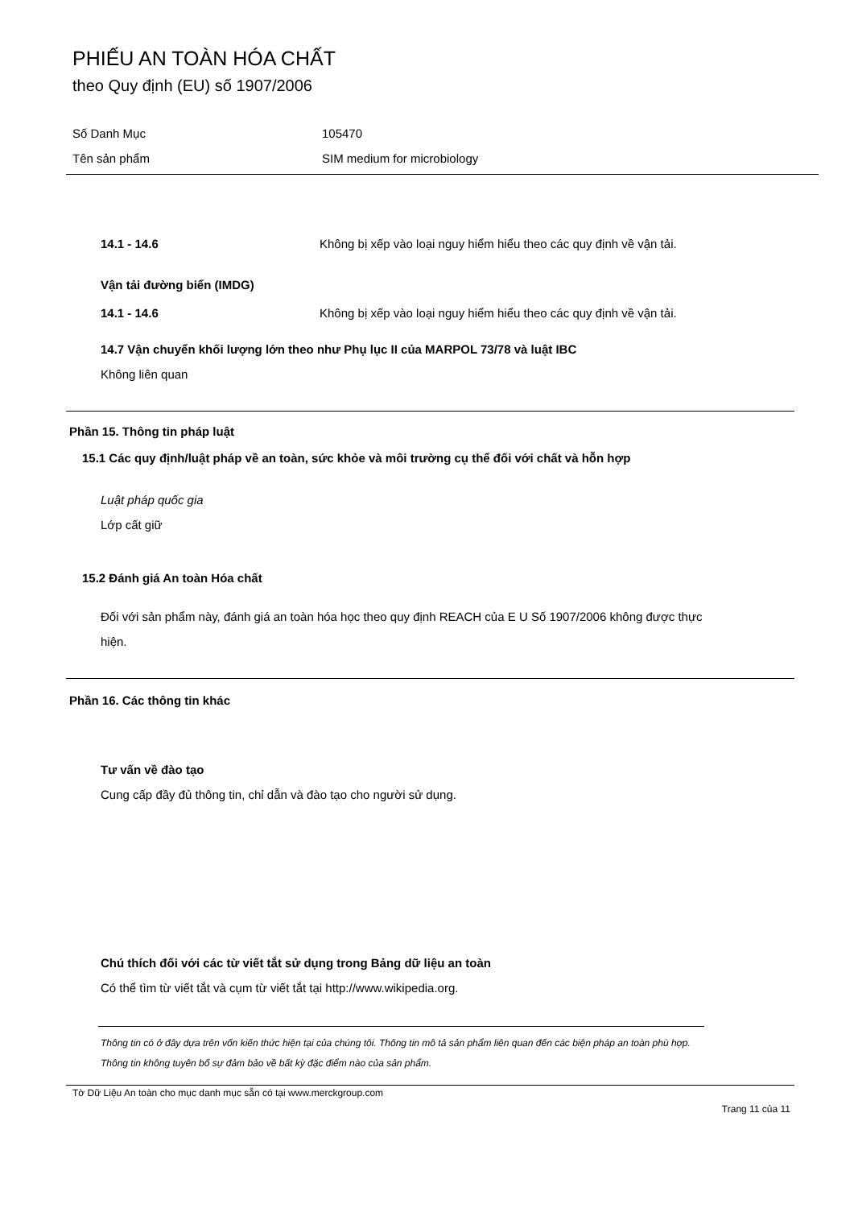PHIẾU AN TOÀN HÓA CHẤT
theo Quy định (EU) số 1907/2006
Số Danh Mục 105470
Tên sản phẩm SIM medium for microbiology
14.1 - 14.6 Không bị xếp vào loại nguy hiểm hiểu theo các quy định về vận tải.
Vận tải đường biển (IMDG)
14.1 - 14.6 Không bị xếp vào loại nguy hiểm hiểu theo các quy định về vận tải.
14.7 Vận chuyển khối lượng lớn theo như Phụ lục II của MARPOL 73/78 và luật IBC
Không liên quan
Phần 15. Thông tin pháp luật
15.1 Các quy định/luật pháp về an toàn, sức khỏe và môi trường cụ thể đối với chất và hỗn hợp
Luật pháp quốc gia
Lớp cất giữ
15.2 Đánh giá An toàn Hóa chất
Đối với sản phẩm này, đánh giá an toàn hóa học theo quy định REACH của E U Số 1907/2006 không được thực hiện.
Phần 16. Các thông tin khác
Tư vấn về đào tạo
Cung cấp đầy đủ thông tin, chỉ dẫn và đào tạo cho người sử dụng.
Chú thích đối với các từ viết tắt sử dụng trong Bảng dữ liệu an toàn
Có thể tìm từ viết tắt và cụm từ viết tắt tại http://www.wikipedia.org.
Thông tin có ở đây dựa trên vốn kiến thức hiện tại của chúng tôi. Thông tin mô tả sản phẩm liên quan đến các biện pháp an toàn phù hợp. Thông tin không tuyên bố sự đảm bảo về bất kỳ đặc điểm nào của sản phẩm.
Tờ Dữ Liệu An toàn cho mục danh mục sẵn có tại www.merckgroup.com
Trang 11 của 11